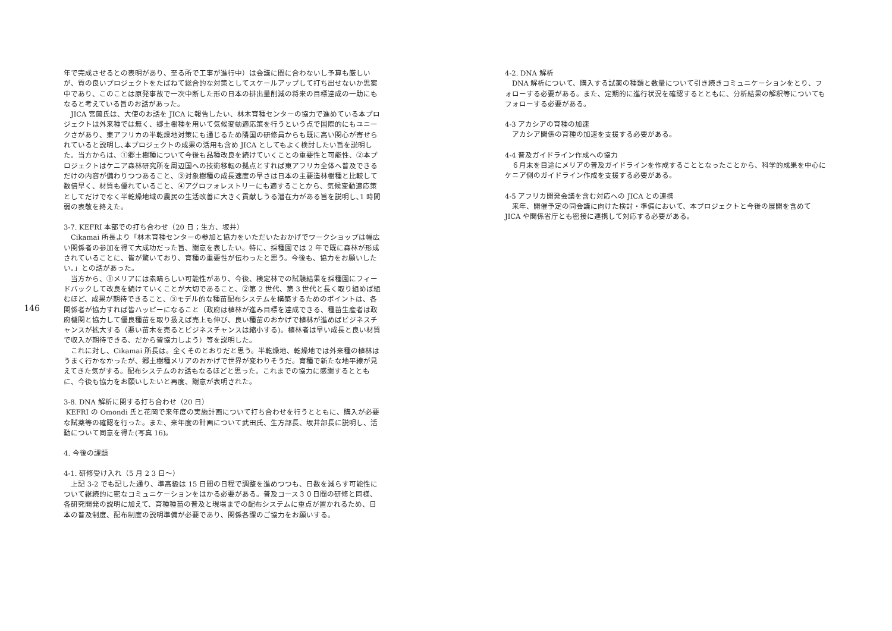146
年で完成させるとの表明があり、至る所で工事が進行中）は会議に間に合わないし予算も厳しいが、質の良いプロジェクトをたばねて総合的な対策としてスケールアップして打ち出せないか思案中であり、このことは原発事故で一次中断した形の日本の排出量削減の将来の目標達成の一助にもなると考えている旨のお話があった。
　JICA 宮薗氏は、大使のお話を JICA に報告したい、林木育種センターの協力で進めている本プロジェクトは外来種では無く、郷土樹種を用いて気候変動適応策を行うという点で国際的にもユニークさがあり、東アフリカの半乾燥地対策にも通じるため隣国の研修員からも既に高い関心が寄せられていると説明し､本プロジェクトの成果の活用も含め JICA としてもよく検討したい旨を説明した。当方からは、①郷土樹種について今後も品種改良を続けていくことの重要性と可能性、②本プロジェクトはケニア森林研究所を周辺国への技術移転の拠点とすれば東アフリカ全体へ普及できるだけの内容が備わりつつあること、③対象樹種の成長速度の早さは日本の主要造林樹種と比較して数倍早く、材質も優れていること、④アグロフォレストリーにも適することから、気候変動適応策としてだけでなく半乾燥地域の農民の生活改善に大きく貢献しうる潜在力がある旨を説明し､1 時間弱の表敬を終えた。
3-7. KEFRI 本部での打ち合わせ（20 日；生方、坂井）
　Cikamai 所長より「林木育種センターの参加と協力をいただいたおかげでワークショップは幅広い関係者の参加を得て大成功だった旨、謝意を表したい。特に、採種園では 2 年で既に森林が形成されていることに、皆が驚いており、育種の重要性が伝わったと思う。今後も、協力をお願いしたい。」との話があった。
　当方から、①メリアには素晴らしい可能性があり、今後、検定林での試験結果を採種園にフィードバックして改良を続けていくことが大切であること、②第 2 世代、第 3 世代と長く取り組めば組むほど、成果が期待できること、③モデル的な種苗配布システムを構築するためのポイントは、各関係者が協力すれば皆ハッピーになること（政府は植林が進み目標を達成できる、種苗生産者は政府機関と協力して優良種苗を取り扱えば売上も伸び、良い種苗のおかげで植林が進めばビジネスチャンスが拡大する（悪い苗木を売るとビジネスチャンスは縮小する)。植林者は早い成長と良い材質で収入が期待できる、だから皆協力しよう）等を説明した。
　これに対し、Cikamai 所長は。全くそのとおりだと思う。半乾燥地、乾燥地では外来種の植林はうまく行かなかったが、郷土樹種メリアのおかげで世界が変わりそうだ。育種で新たな地平線が見えてきた気がする。配布システムのお話もなるほどと思った。これまでの協力に感謝するとともに、今後も協力をお願いしたいと再度、謝意が表明された。
3-8. DNA 解析に関する打ち合わせ（20 日）
KEFRI の Omondi 氏と花岡で来年度の実施計画について打ち合わせを行うとともに、購入が必要な試薬等の確認を行った。また、来年度の計画について武田氏、生方部長、坂井部長に説明し、活動について同意を得た(写真 16)。
4. 今後の課題
4-1. 研修受け入れ（5 月 2 3 日～）
　上記 3-2 でも記した通り、準高級は 15 日間の日程で調整を進めつつも、日数を減らす可能性について継続的に密なコミュニケーションをはかる必要がある。普及コース３０日間の研修と同様、各研究開発の説明に加えて、育種種苗の普及と現場までの配布システムに重点が置かれるため、日本の普及制度、配布制度の説明準備が必要であり、関係各課のご協力をお願いする。
4-2. DNA 解析
　DNA 解析について、購入する試薬の種類と数量について引き続きコミュニケーションをとり、フォローする必要がある。また、定期的に進行状況を確認するとともに、分析結果の解釈等についてもフォローする必要がある。
4-3 アカシアの育種の加速
　アカシア関係の育種の加速を支援する必要がある。
4-4 普及ガイドライン作成への協力
　６月末を目途にメリアの普及ガイドラインを作成することとなったことから、科学的成果を中心にケニア側のガイドライン作成を支援する必要がある。
4-5 アフリカ開発会議を含む対応への JICA との連携
　来年、開催予定の同会議に向けた検討・準備において、本プロジェクトと今後の展開を含めて JICA や関係省庁とも密接に連携して対応する必要がある。